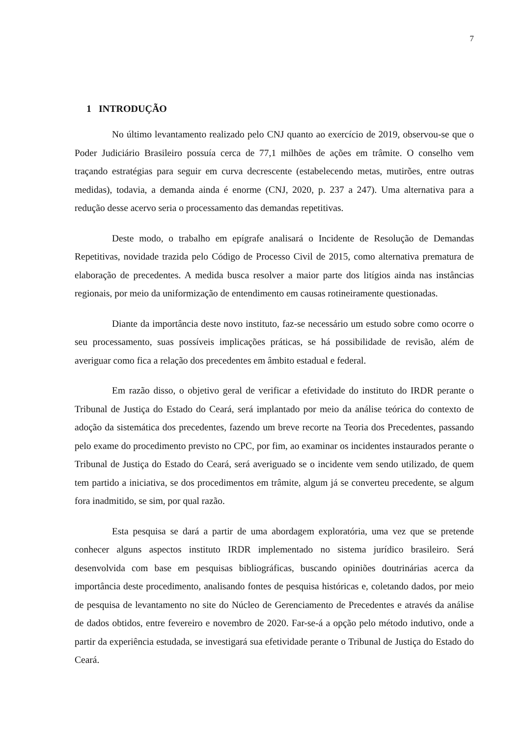7
1 INTRODUÇÃO
No último levantamento realizado pelo CNJ quanto ao exercício de 2019, observou-se que o Poder Judiciário Brasileiro possuía cerca de 77,1 milhões de ações em trâmite. O conselho vem traçando estratégias para seguir em curva decrescente (estabelecendo metas, mutirões, entre outras medidas), todavia, a demanda ainda é enorme (CNJ, 2020, p. 237 a 247). Uma alternativa para a redução desse acervo seria o processamento das demandas repetitivas.
Deste modo, o trabalho em epígrafe analisará o Incidente de Resolução de Demandas Repetitivas, novidade trazida pelo Código de Processo Civil de 2015, como alternativa prematura de elaboração de precedentes. A medida busca resolver a maior parte dos litígios ainda nas instâncias regionais, por meio da uniformização de entendimento em causas rotineiramente questionadas.
Diante da importância deste novo instituto, faz-se necessário um estudo sobre como ocorre o seu processamento, suas possíveis implicações práticas, se há possibilidade de revisão, além de averiguar como fica a relação dos precedentes em âmbito estadual e federal.
Em razão disso, o objetivo geral de verificar a efetividade do instituto do IRDR perante o Tribunal de Justiça do Estado do Ceará, será implantado por meio da análise teórica do contexto de adoção da sistemática dos precedentes, fazendo um breve recorte na Teoria dos Precedentes, passando pelo exame do procedimento previsto no CPC, por fim, ao examinar os incidentes instaurados perante o Tribunal de Justiça do Estado do Ceará, será averiguado se o incidente vem sendo utilizado, de quem tem partido a iniciativa, se dos procedimentos em trâmite, algum já se converteu precedente, se algum fora inadmitido, se sim, por qual razão.
Esta pesquisa se dará a partir de uma abordagem exploratória, uma vez que se pretende conhecer alguns aspectos instituto IRDR implementado no sistema jurídico brasileiro. Será desenvolvida com base em pesquisas bibliográficas, buscando opiniões doutrinárias acerca da importância deste procedimento, analisando fontes de pesquisa históricas e, coletando dados, por meio de pesquisa de levantamento no site do Núcleo de Gerenciamento de Precedentes e através da análise de dados obtidos, entre fevereiro e novembro de 2020. Far-se-á a opção pelo método indutivo, onde a partir da experiência estudada, se investigará sua efetividade perante o Tribunal de Justiça do Estado do Ceará.